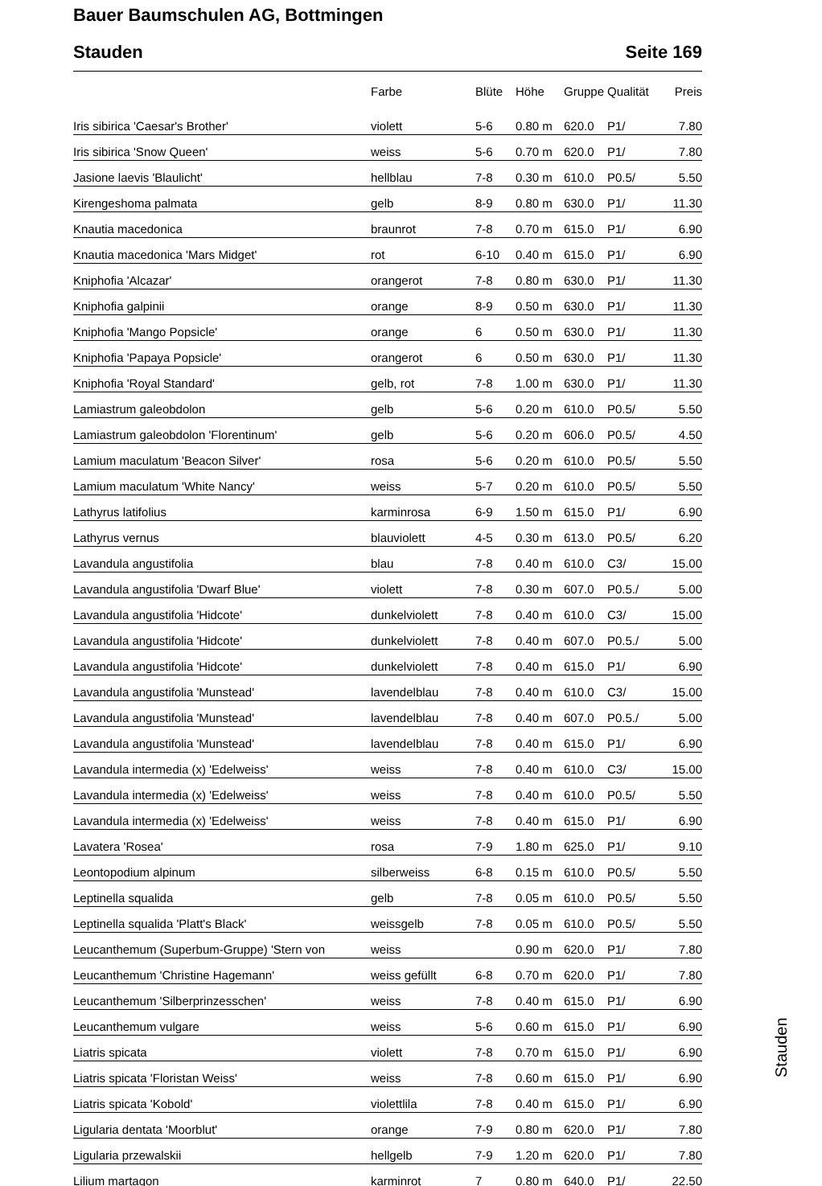Bauer Baumschulen AG, Bottmingen
Stauden Seite 169
| | Farbe | Blüte | Höhe | Gruppe | Qualität | Preis |
| --- | --- | --- | --- | --- | --- | --- |
| Iris sibirica 'Caesar's Brother' | violett | 5-6 | 0.80 m | 620.0 | P1/ | 7.80 |
| Iris sibirica 'Snow Queen' | weiss | 5-6 | 0.70 m | 620.0 | P1/ | 7.80 |
| Jasione laevis 'Blaulicht' | hellblau | 7-8 | 0.30 m | 610.0 | P0.5/ | 5.50 |
| Kirengeshoma palmata | gelb | 8-9 | 0.80 m | 630.0 | P1/ | 11.30 |
| Knautia macedonica | braunrot | 7-8 | 0.70 m | 615.0 | P1/ | 6.90 |
| Knautia macedonica 'Mars Midget' | rot | 6-10 | 0.40 m | 615.0 | P1/ | 6.90 |
| Kniphofia 'Alcazar' | orangerot | 7-8 | 0.80 m | 630.0 | P1/ | 11.30 |
| Kniphofia galpinii | orange | 8-9 | 0.50 m | 630.0 | P1/ | 11.30 |
| Kniphofia 'Mango Popsicle' | orange | 6 | 0.50 m | 630.0 | P1/ | 11.30 |
| Kniphofia 'Papaya Popsicle' | orangerot | 6 | 0.50 m | 630.0 | P1/ | 11.30 |
| Kniphofia 'Royal Standard' | gelb, rot | 7-8 | 1.00 m | 630.0 | P1/ | 11.30 |
| Lamiastrum galeobdolon | gelb | 5-6 | 0.20 m | 610.0 | P0.5/ | 5.50 |
| Lamiastrum galeobdolon 'Florentinum' | gelb | 5-6 | 0.20 m | 606.0 | P0.5/ | 4.50 |
| Lamium maculatum 'Beacon Silver' | rosa | 5-6 | 0.20 m | 610.0 | P0.5/ | 5.50 |
| Lamium maculatum 'White Nancy' | weiss | 5-7 | 0.20 m | 610.0 | P0.5/ | 5.50 |
| Lathyrus latifolius | karminrosa | 6-9 | 1.50 m | 615.0 | P1/ | 6.90 |
| Lathyrus vernus | blauviolett | 4-5 | 0.30 m | 613.0 | P0.5/ | 6.20 |
| Lavandula angustifolia | blau | 7-8 | 0.40 m | 610.0 | C3/ | 15.00 |
| Lavandula angustifolia 'Dwarf Blue' | violett | 7-8 | 0.30 m | 607.0 | P0.5./ | 5.00 |
| Lavandula angustifolia 'Hidcote' | dunkelviolett | 7-8 | 0.40 m | 610.0 | C3/ | 15.00 |
| Lavandula angustifolia 'Hidcote' | dunkelviolett | 7-8 | 0.40 m | 607.0 | P0.5./ | 5.00 |
| Lavandula angustifolia 'Hidcote' | dunkelviolett | 7-8 | 0.40 m | 615.0 | P1/ | 6.90 |
| Lavandula angustifolia 'Munstead' | lavendelblau | 7-8 | 0.40 m | 610.0 | C3/ | 15.00 |
| Lavandula angustifolia 'Munstead' | lavendelblau | 7-8 | 0.40 m | 607.0 | P0.5./ | 5.00 |
| Lavandula angustifolia 'Munstead' | lavendelblau | 7-8 | 0.40 m | 615.0 | P1/ | 6.90 |
| Lavandula intermedia (x) 'Edelweiss' | weiss | 7-8 | 0.40 m | 610.0 | C3/ | 15.00 |
| Lavandula intermedia (x) 'Edelweiss' | weiss | 7-8 | 0.40 m | 610.0 | P0.5/ | 5.50 |
| Lavandula intermedia (x) 'Edelweiss' | weiss | 7-8 | 0.40 m | 615.0 | P1/ | 6.90 |
| Lavatera 'Rosea' | rosa | 7-9 | 1.80 m | 625.0 | P1/ | 9.10 |
| Leontopodium alpinum | silberweiss | 6-8 | 0.15 m | 610.0 | P0.5/ | 5.50 |
| Leptinella squalida | gelb | 7-8 | 0.05 m | 610.0 | P0.5/ | 5.50 |
| Leptinella squalida 'Platt's Black' | weissgelb | 7-8 | 0.05 m | 610.0 | P0.5/ | 5.50 |
| Leucanthemum (Superbum-Gruppe) 'Stern von | weiss | | 0.90 m | 620.0 | P1/ | 7.80 |
| Leucanthemum 'Christine Hagemann' | weiss gefüllt | 6-8 | 0.70 m | 620.0 | P1/ | 7.80 |
| Leucanthemum 'Silberprinzesschen' | weiss | 7-8 | 0.40 m | 615.0 | P1/ | 6.90 |
| Leucanthemum vulgare | weiss | 5-6 | 0.60 m | 615.0 | P1/ | 6.90 |
| Liatris spicata | violett | 7-8 | 0.70 m | 615.0 | P1/ | 6.90 |
| Liatris spicata 'Floristan Weiss' | weiss | 7-8 | 0.60 m | 615.0 | P1/ | 6.90 |
| Liatris spicata 'Kobold' | violettlila | 7-8 | 0.40 m | 615.0 | P1/ | 6.90 |
| Ligularia dentata 'Moorblut' | orange | 7-9 | 0.80 m | 620.0 | P1/ | 7.80 |
| Ligularia przewalskii | hellgelb | 7-9 | 1.20 m | 620.0 | P1/ | 7.80 |
| Lilium martagon | karminrot | 7 | 0.80 m | 640.0 | P1/ | 22.50 |
Stauden